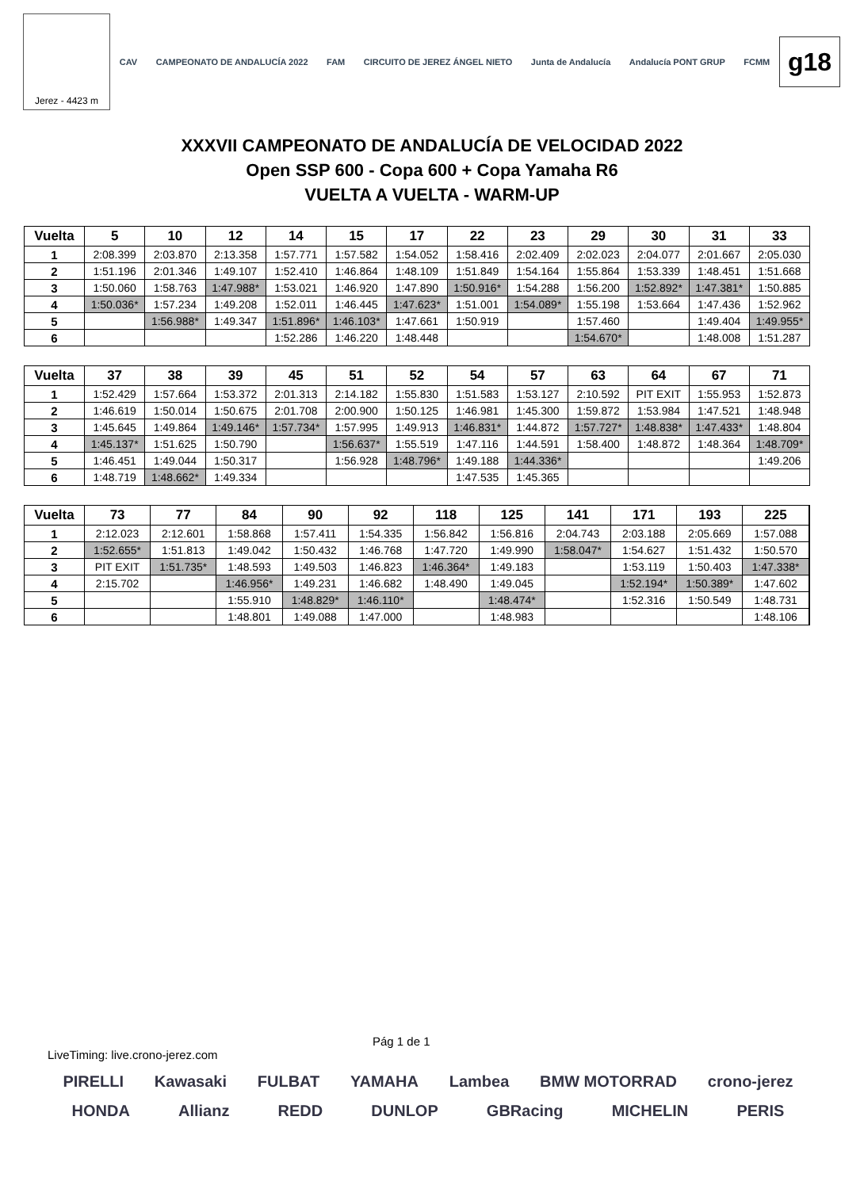Jerez - 4423 m
CAV CAMPEONATO DE ANDALUCÍA 2022 FAM CIRCUITO DE JEREZ ÁNGEL NIETO Junta de Andalucía Andalucía PONT GRUP FCMM
g18
XXXVII CAMPEONATO DE ANDALUCÍA DE VELOCIDAD 2022
Open SSP 600 - Copa 600 + Copa Yamaha R6
VUELTA A VUELTA - WARM-UP
| Vuelta | 5 | 10 | 12 | 14 | 15 | 17 | 22 | 23 | 29 | 30 | 31 | 33 |
| --- | --- | --- | --- | --- | --- | --- | --- | --- | --- | --- | --- | --- |
| 1 | 2:08.399 | 2:03.870 | 2:13.358 | 1:57.771 | 1:57.582 | 1:54.052 | 1:58.416 | 2:02.409 | 2:02.023 | 2:04.077 | 2:01.667 | 2:05.030 |
| 2 | 1:51.196 | 2:01.346 | 1:49.107 | 1:52.410 | 1:46.864 | 1:48.109 | 1:51.849 | 1:54.164 | 1:55.864 | 1:53.339 | 1:48.451 | 1:51.668 |
| 3 | 1:50.060 | 1:58.763 | 1:47.988* | 1:53.021 | 1:46.920 | 1:47.890 | 1:50.916* | 1:54.288 | 1:56.200 | 1:52.892* | 1:47.381* | 1:50.885 |
| 4 | 1:50.036* | 1:57.234 | 1:49.208 | 1:52.011 | 1:46.445 | 1:47.623* | 1:51.001 | 1:54.089* | 1:55.198 | 1:53.664 | 1:47.436 | 1:52.962 |
| 5 | | 1:56.988* | 1:49.347 | 1:51.896* | 1:46.103* | 1:47.661 | 1:50.919 | | 1:57.460 | | 1:49.404 | 1:49.955* |
| 6 | | | | 1:52.286 | 1:46.220 | 1:48.448 | | | 1:54.670* | | 1:48.008 | 1:51.287 |
| Vuelta | 37 | 38 | 39 | 45 | 51 | 52 | 54 | 57 | 63 | 64 | 67 | 71 |
| --- | --- | --- | --- | --- | --- | --- | --- | --- | --- | --- | --- | --- |
| 1 | 1:52.429 | 1:57.664 | 1:53.372 | 2:01.313 | 2:14.182 | 1:55.830 | 1:51.583 | 1:53.127 | 2:10.592 | PIT EXIT | 1:55.953 | 1:52.873 |
| 2 | 1:46.619 | 1:50.014 | 1:50.675 | 2:01.708 | 2:00.900 | 1:50.125 | 1:46.981 | 1:45.300 | 1:59.872 | 1:53.984 | 1:47.521 | 1:48.948 |
| 3 | 1:45.645 | 1:49.864 | 1:49.146* | 1:57.734* | 1:57.995 | 1:49.913 | 1:46.831* | 1:44.872 | 1:57.727* | 1:48.838* | 1:47.433* | 1:48.804 |
| 4 | 1:45.137* | 1:51.625 | 1:50.790 | | 1:56.637* | 1:55.519 | 1:47.116 | 1:44.591 | 1:58.400 | 1:48.872 | 1:48.364 | 1:48.709* |
| 5 | 1:46.451 | 1:49.044 | 1:50.317 | | 1:56.928 | 1:48.796* | 1:49.188 | 1:44.336* | | | | 1:49.206 |
| 6 | 1:48.719 | 1:48.662* | 1:49.334 | | | | 1:47.535 | 1:45.365 | | | | |
| Vuelta | 73 | 77 | 84 | 90 | 92 | 118 | 125 | 141 | 171 | 193 | 225 | |
| --- | --- | --- | --- | --- | --- | --- | --- | --- | --- | --- | --- | --- |
| 1 | 2:12.023 | 2:12.601 | 1:58.868 | 1:57.411 | 1:54.335 | 1:56.842 | 1:56.816 | 2:04.743 | 2:03.188 | 2:05.669 | 1:57.088 | |
| 2 | 1:52.655* | 1:51.813 | 1:49.042 | 1:50.432 | 1:46.768 | 1:47.720 | 1:49.990 | 1:58.047* | 1:54.627 | 1:51.432 | 1:50.570 | |
| 3 | PIT EXIT | 1:51.735* | 1:48.593 | 1:49.503 | 1:46.823 | 1:46.364* | 1:49.183 | | 1:53.119 | 1:50.403 | 1:47.338* | |
| 4 | 2:15.702 | | 1:46.956* | 1:49.231 | 1:46.682 | 1:48.490 | 1:49.045 | | 1:52.194* | 1:50.389* | 1:47.602 | |
| 5 | | | 1:55.910 | 1:48.829* | 1:46.110* | | 1:48.474* | | 1:52.316 | 1:50.549 | 1:48.731 | |
| 6 | | | 1:48.801 | 1:49.088 | 1:47.000 | | 1:48.983 | | | | 1:48.106 | |
Pág 1 de 1
LiveTiming: live.crono-jerez.com
PIRELLI Kawasaki FULBAT YAMAHA Lambea BMW MOTORRAD crono-jerez
HONDA Allianz REDD DUNLOP GBRacing MICHELIN PERIS